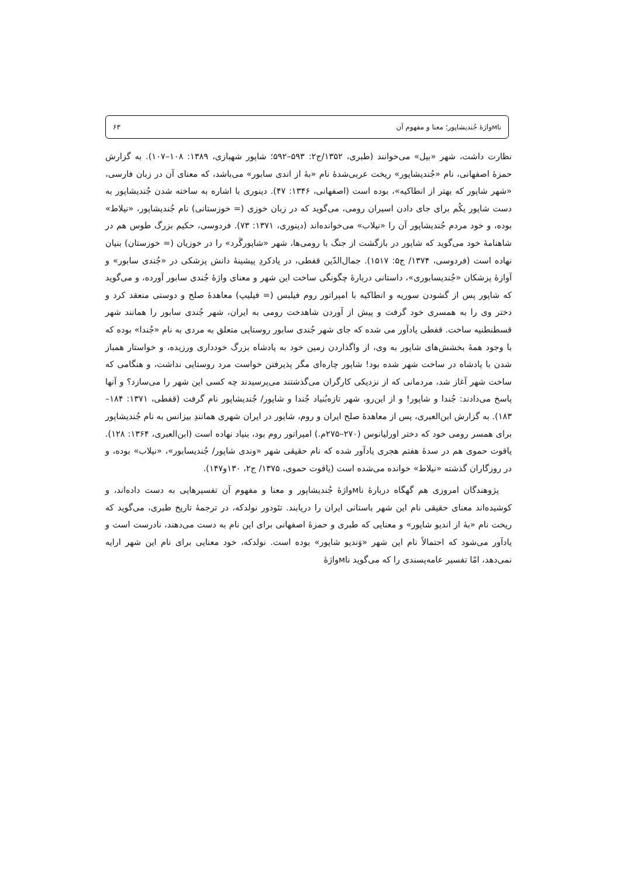ناмواژهٔ جُندیشاپور؛ معنا و مفهوم آن ۶۳
نظارت داشت، شهر «بیل» می‌خوانند (طبری، ۱۳۵۲/ج۲: ۵۹۳–۵۹۲؛ شاپور شهبازی، ۱۳۸۹: ۱۰۸–۱۰۷). به گزارش حمزهٔ اصفهانی، نام «جُندیشاپور» ریخت عربی‌شدهٔ نام «بهٔ از اندی سابور» می‌باشد، که معنای آن در زبان فارسی، «شهر شاپور که بهتر از انطاکیه»، بوده است (اصفهانی، ۱۳۴۶: ۴۷). دینوری با اشاره به ساخته شدن جُندیشاپور به دست شاپور یکُم برای جای دادن اسیران رومی، می‌گوید که در زبان خوزی (= خوزستانی) نام جُندیشاپور، «نیلاط» بوده، و خود مردم جُندیشاپور آن را «نیلاب» می‌خوانده‌اند (دینوری، ۱۳۷۱: ۷۳). فردوسی، حکیم بزرگ طوس هم در شاهنامهٔ خود می‌گوید که شاپور در بازگشت از جنگ با رومی‌ها، شهر «شاپورگَرد» را در خوزیان (= خوزستان) بنیان نهاده است (فردوسی، ۱۳۷۴/ ج۵: ۱۵۱۷). جمال‌الدّین قفطی، در یادکردِ پیشینهٔ دانش پزشکی در «جُندی سابور» و آوازهٔ پزشکان «جُندیسابوری»، داستانی دربارهٔ چگونگی ساخت این شهر و معنای واژهٔ جُندی سابور آورده، و می‌گوید که شاپور پس از گشودن سوریه و انطاکیه با امپراتور روم فیلبس (= فیلیپ) معاهدهٔ صلح و دوستی منعقد کرد و دختر وی را به همسری خود گرفت و پیش از آوردن شاهدخت رومی به ایران، شهر جُندی سابور را همانند شهر قسطنطنیه ساخت. قفطی یادآور می شده که جای شهر جُندی سابور روستایی متعلق به مردی به نام «جُندا» بوده که با وجود همهٔ بخشش‌های شاپور به وی، از واگذاردن زمین خود به پادشاه بزرگ خودداری ورزیده، و خواستار همباز شدن با پادشاه در ساخت شهر شده بود! شاپور چاره‌ای مگر پذیرفتن خواست مرد روستایی نداشت، و هنگامی که ساخت شهر آغاز شد، مردمانی که از نزدیکی کارگران می‌گذشتند می‌پرسیدند چه کسی این شهر را می‌سازد؟ و آنها پاسخ می‌دادند: جُندا و شاپور! و از این‌رو، شهر تازه‌بُنیاد جُندا و شاپور/ جُندیشاپور نام گرفت (قفطی، ۱۳۷۱: ۱۸۴–۱۸۳). به گزارش ابن‌العبری، پس از معاهدهٔ صلح ایران و روم، شاپور در ایران شهری همانندِ بیزانس به نام جُندیشاپور برای همسر رومی خود که دختر اورلیانوس (۲۷۰–۲۷۵م.) امپراتور روم بود، بنیاد نهاده است (ابن‌العبری، ۱۳۶۴: ۱۲۸). یاقوت حموی هم در سدهٔ هفتم هجری یادآور شده که نام حقیقی شهر «وندی شاپور/ جُندیسابور»، «نیلاب» بوده، و در روزگاران گذشته «نیلاط» خوانده می‌شده است (یاقوت حموی، ۱۳۷۵/ ج۲، ۱۳۰و۱۴۷).
پژوهندگان امروزی هم گهگاه دربارهٔ ناмواژهٔ جُندیشاپور و معنا و مفهوم آن تفسیرهایی به دست داده‌اند، و کوشیده‌اند معنای حقیقی نام این شهر باستانی ایران را دریابند. تئودور نولدکه، در ترجمهٔ تاریخ طبری، می‌گوید که ریخت نام «بهٔ از اندیو شاپور» و معنایی که طبری و حمزهٔ اصفهانی برای این نام به دست می‌دهند، نادرست است و یادآور می‌شود که احتمالاً نام این شهر «وَندیو شاپور» بوده است. نولدکه، خود معنایی برای نام این شهر ارایه نمی‌دهد، امّا تفسیر عامه‌پسندی را که می‌گوید ناмواژهٔ